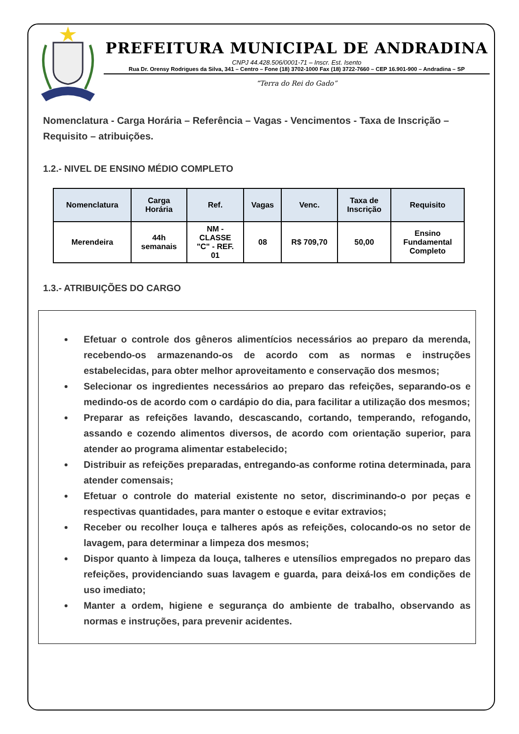PREFEITURA MUNICIPAL DE ANDRADINA
CNPJ 44.428.506/0001-71 – Inscr. Est. Isento
Rua Dr. Orensy Rodrigues da Silva, 341 – Centro – Fone (18) 3702-1000 Fax (18) 3722-7660 – CEP 16.901-900 – Andradina – SP
“Terra do Rei do Gado”
Nomenclatura - Carga Horária – Referência – Vagas - Vencimentos - Taxa de Inscrição – Requisito – atribuições.
1.2.- NIVEL DE ENSINO MÉDIO COMPLETO
| Nomenclatura | Carga Horária | Ref. | Vagas | Venc. | Taxa de Inscrição | Requisito |
| --- | --- | --- | --- | --- | --- | --- |
| Merendeira | 44h semanais | NM - CLASSE "C" - REF. 01 | 08 | R$ 709,70 | 50,00 | Ensino Fundamental Completo |
1.3.- ATRIBUIÇÕES DO CARGO
Efetuar o controle dos gêneros alimentícios necessários ao preparo da merenda, recebendo-os armazenando-os de acordo com as normas e instruções estabelecidas, para obter melhor aproveitamento e conservação dos mesmos;
Selecionar os ingredientes necessários ao preparo das refeições, separando-os e medindo-os de acordo com o cardápio do dia, para facilitar a utilização dos mesmos;
Preparar as refeições lavando, descascando, cortando, temperando, refogando, assando e cozendo alimentos diversos, de acordo com orientação superior, para atender ao programa alimentar estabelecido;
Distribuir as refeições preparadas, entregando-as conforme rotina determinada, para atender comensais;
Efetuar o controle do material existente no setor, discriminando-o por peças e respectivas quantidades, para manter o estoque e evitar extravios;
Receber ou recolher louça e talheres após as refeições, colocando-os no setor de lavagem, para determinar a limpeza dos mesmos;
Dispor quanto à limpeza da louça, talheres e utensílios empregados no preparo das refeições, providenciando suas lavagem e guarda, para deixá-los em condições de uso imediato;
Manter a ordem, higiene e segurança do ambiente de trabalho, observando as normas e instruções, para prevenir acidentes.